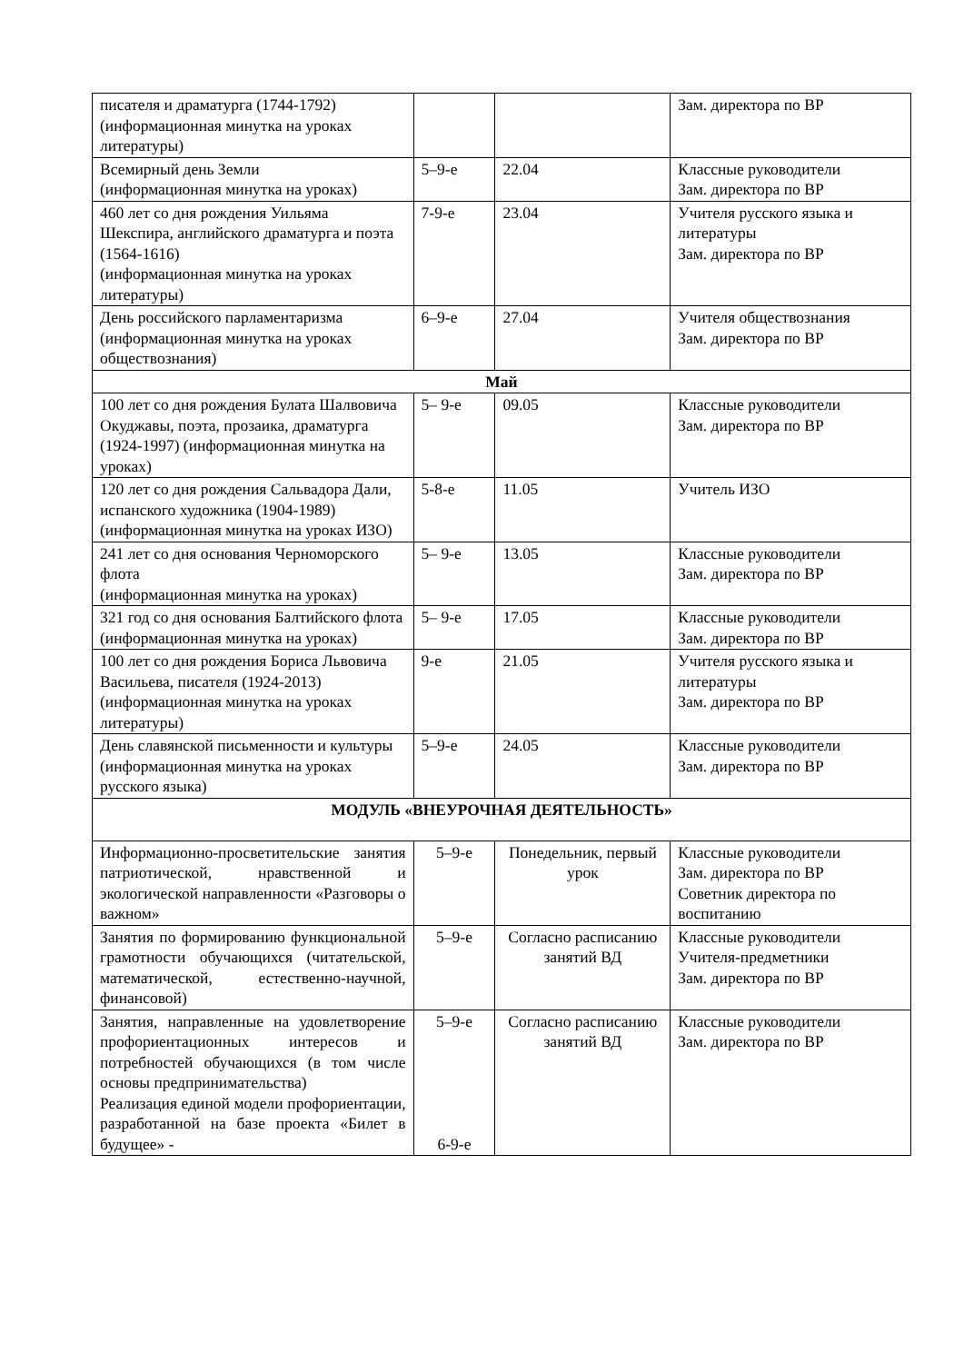| писателя и драматурга (1744-1792) (информационная минутка на уроках литературы) | | | Зам. директора по ВР |
| Всемирный день Земли (информационная минутка на уроках) | 5–9-е | 22.04 | Классные руководители Зам. директора по ВР |
| 460 лет со дня рождения Уильяма Шекспира, английского драматурга и поэта (1564-1616) (информационная минутка на уроках литературы) | 7-9-е | 23.04 | Учителя русского языка и литературы Зам. директора по ВР |
| День российского парламентаризма (информационная минутка на уроках обществознания) | 6–9-е | 27.04 | Учителя обществознания Зам. директора по ВР |
| Май | | | |
| 100 лет со дня рождения Булата Шалвовича Окуджавы, поэта, прозаика, драматурга (1924-1997) (информационная минутка на уроках) | 5– 9-е | 09.05 | Классные руководители Зам. директора по ВР |
| 120 лет со дня рождения Сальвадора Дали, испанского художника (1904-1989) (информационная минутка на уроках ИЗО) | 5-8-е | 11.05 | Учитель ИЗО |
| 241 лет со дня основания Черноморского флота (информационная минутка на уроках) | 5– 9-е | 13.05 | Классные руководители Зам. директора по ВР |
| 321 год со дня основания Балтийского флота (информационная минутка на уроках) | 5– 9-е | 17.05 | Классные руководители Зам. директора по ВР |
| 100 лет со дня рождения Бориса Львовича Васильева, писателя (1924-2013) (информационная минутка на уроках литературы) | 9-е | 21.05 | Учителя русского языка и литературы Зам. директора по ВР |
| День славянской письменности и культуры (информационная минутка на уроках русского языка) | 5–9-е | 24.05 | Классные руководители Зам. директора по ВР |
| МОДУЛЬ «ВНЕУРОЧНАЯ ДЕЯТЕЛЬНОСТЬ» | | | |
| Информационно-просветительские занятия патриотической, нравственной и экологической направленности «Разговоры о важном» | 5–9-е | Понедельник, первый урок | Классные руководители Зам. директора по ВР Советник директора по воспитанию |
| Занятия по формированию функциональной грамотности обучающихся (читательской, математической, естественно-научной, финансовой) | 5–9-е | Согласно расписанию занятий ВД | Классные руководители Учителя-предметники Зам. директора по ВР |
| Занятия, направленные на удовлетворение профориентационных интересов и потребностей обучающихся (в том числе основы предпринимательства) Реализация единой модели профориентации, разработанной на базе проекта «Билет в будущее» - | 5–9-е 6-9-е | Согласно расписанию занятий ВД | Классные руководители Зам. директора по ВР |